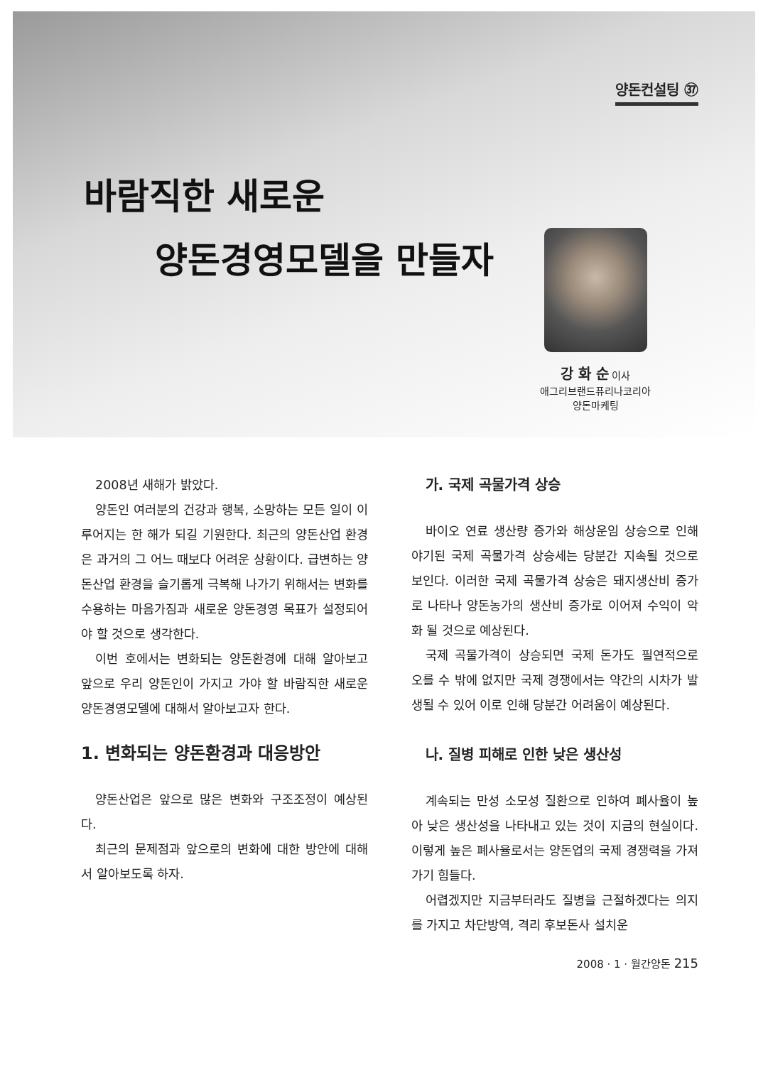양돈컨설팅 ㊲
바람직한 새로운
양돈경영모델을 만들자
강 화 순 이사
애그리브랜드퓨리나코리아
양돈마케팅
2008년 새해가 밝았다.
양돈인 여러분의 건강과 행복, 소망하는 모든 일이 이루어지는 한 해가 되길 기원한다. 최근의 양돈산업 환경은 과거의 그 어느 때보다 어려운 상황이다. 급변하는 양돈산업 환경을 슬기롭게 극복해 나가기 위해서는 변화를 수용하는 마음가짐과 새로운 양돈경영 목표가 설정되어야 할 것으로 생각한다.
이번 호에서는 변화되는 양돈환경에 대해 알아보고 앞으로 우리 양돈인이 가지고 가야 할 바람직한 새로운 양돈경영모델에 대해서 알아보고자 한다.
1. 변화되는 양돈환경과 대응방안
양돈산업은 앞으로 많은 변화와 구조조정이 예상된다.
최근의 문제점과 앞으로의 변화에 대한 방안에 대해서 알아보도록 하자.
가. 국제 곡물가격 상승
바이오 연료 생산량 증가와 해상운임 상승으로 인해 야기된 국제 곡물가격 상승세는 당분간 지속될 것으로 보인다. 이러한 국제 곡물가격 상승은 돼지생산비 증가로 나타나 양돈농가의 생산비 증가로 이어져 수익이 악화 될 것으로 예상된다.
국제 곡물가격이 상승되면 국제 돈가도 필연적으로 오를 수 밖에 없지만 국제 경쟁에서는 약간의 시차가 발생될 수 있어 이로 인해 당분간 어려움이 예상된다.
나. 질병 피해로 인한 낮은 생산성
계속되는 만성 소모성 질환으로 인하여 폐사율이 높아 낮은 생산성을 나타내고 있는 것이 지금의 현실이다. 이렇게 높은 폐사율로서는 양돈업의 국제 경쟁력을 가져가기 힘들다.
어렵겠지만 지금부터라도 질병을 근절하겠다는 의지를 가지고 차단방역, 격리 후보돈사 설치운
2008 · 1 · 월간양돈 215